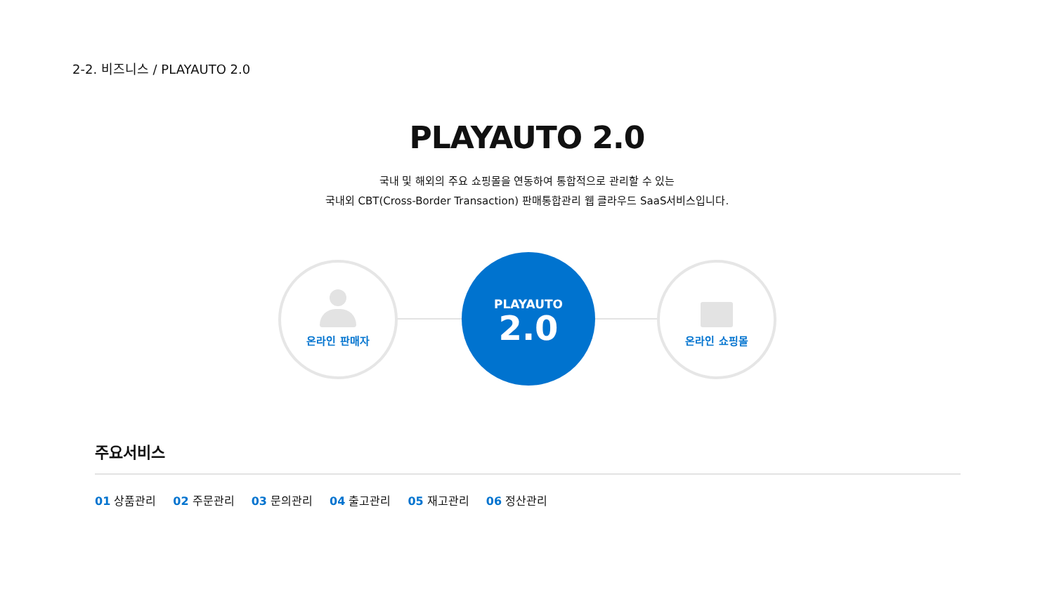2-2. 비즈니스 / PLAYAUTO 2.0
PLAYAUTO 2.0
국내 및 해외의 주요 쇼핑몰을 연동하여 통합적으로 관리할 수 있는
국내외 CBT(Cross-Border Transaction) 판매통합관리 웹 클라우드 SaaS서비스입니다.
온라인 판매자
PLAYAUTO
2.0
온라인 쇼핑몰
주요서비스
01 상품관리 02 주문관리 03 문의관리 04 출고관리 05 재고관리 06 정산관리